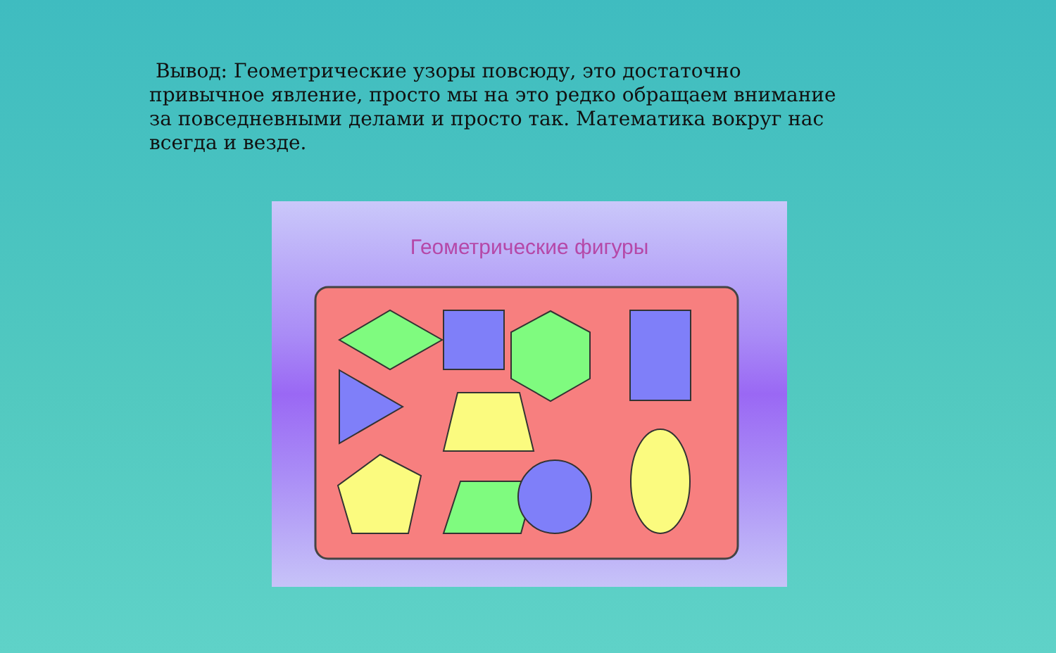Вывод: Геометрические узоры повсюду, это достаточно привычное явление, просто мы на это редко обращаем внимание за повседневными делами и просто так. Математика вокруг нас всегда и везде.
Геометрические фигуры